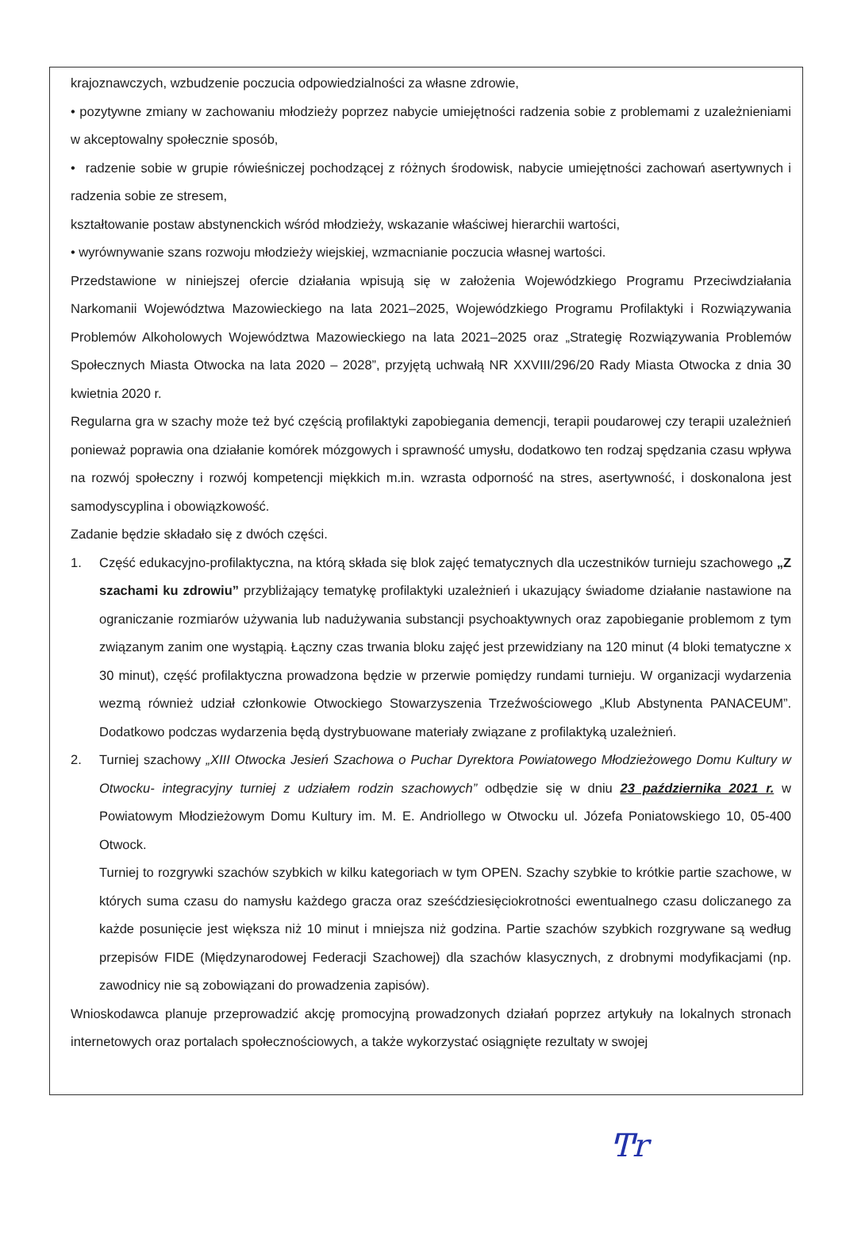krajoznawczych, wzbudzenie poczucia odpowiedzialności za własne zdrowie,
• pozytywne zmiany w zachowaniu młodzieży poprzez nabycie umiejętności radzenia sobie z problemami z uzależnieniami w akceptowalny społecznie sposób,
• radzenie sobie w grupie rówieśniczej pochodzącej z różnych środowisk, nabycie umiejętności zachowań asertywnych i radzenia sobie ze stresem,
kształtowanie postaw abstynenckich wśród młodzieży, wskazanie właściwej hierarchii wartości,
• wyrównywanie szans rozwoju młodzieży wiejskiej, wzmacnianie poczucia własnej wartości.
Przedstawione w niniejszej ofercie działania wpisują się w założenia Wojewódzkiego Programu Przeciwdziałania Narkomanii Województwa Mazowieckiego na lata 2021–2025, Wojewódzkiego Programu Profilaktyki i Rozwiązywania Problemów Alkoholowych Województwa Mazowieckiego na lata 2021–2025 oraz „Strategię Rozwiązywania Problemów Społecznych Miasta Otwocka na lata 2020 – 2028”, przyjętą uchwałą NR XXVIII/296/20 Rady Miasta Otwocka z dnia 30 kwietnia 2020 r.
Regularna gra w szachy może też być częścią profilaktyki zapobiegania demencji, terapii poudarowej czy terapii uzależnień ponieważ poprawia ona działanie komórek mózgowych i sprawność umysłu, dodatkowo ten rodzaj spędzania czasu wpływa na rozwój społeczny i rozwój kompetencji miękkich m.in. wzrasta odporność na stres, asertywność, i doskonalona jest samodyscyplina i obowiązkowość.
Zadanie będzie składało się z dwóch części.
1. Część edukacyjno-profilaktyczna, na którą składa się blok zajęć tematycznych dla uczestników turnieju szachowego „Z szachami ku zdrowiu” przybliżający tematykę profilaktyki uzależnień i ukazujący świadome działanie nastawione na ograniczanie rozmiarów używania lub nadużywania substancji psychoaktywnych oraz zapobieganie problemom z tym związanym zanim one wystąpią. Łączny czas trwania bloku zajęć jest przewidziany na 120 minut (4 bloki tematyczne x 30 minut), część profilaktyczna prowadzona będzie w przerwie pomiędzy rundami turnieju. W organizacji wydarzenia wezmą również udział członkowie Otwockiego Stowarzyszenia Trzeźwościowego „Klub Abstynenta PANACEUM”. Dodatkowo podczas wydarzenia będą dystrybuowane materiały związane z profilaktyką uzależnień.
2. Turniej szachowy „XIII Otwocka Jesień Szachowa o Puchar Dyrektora Powiatowego Młodzieżowego Domu Kultury w Otwocku- integracyjny turniej z udziałem rodzin szachowych” odbędzie się w dniu 23 października 2021 r. w Powiatowym Młodzieżowym Domu Kultury im. M. E. Andriollego w Otwocku ul. Józefa Poniatowskiego 10, 05-400 Otwock.
Turniej to rozgrywki szachów szybkich w kilku kategoriach w tym OPEN. Szachy szybkie to krótkie partie szachowe, w których suma czasu do namysłu każdego gracza oraz sześćdziesięciokrotności ewentualnego czasu doliczanego za każde posunięcie jest większa niż 10 minut i mniejsza niż godzina. Partie szachów szybkich rozgrywane są według przepisów FIDE (Międzynarodowej Federacji Szachowej) dla szachów klasycznych, z drobnymi modyfikacjami (np. zawodnicy nie są zobowiązani do prowadzenia zapisów).
Wnioskodawca planuje przeprowadzić akcję promocyjną prowadzonych działań poprzez artykuły na lokalnych stronach internetowych oraz portalach społecznościowych, a także wykorzystać osiągnięte rezultaty w swojej
Ͳr